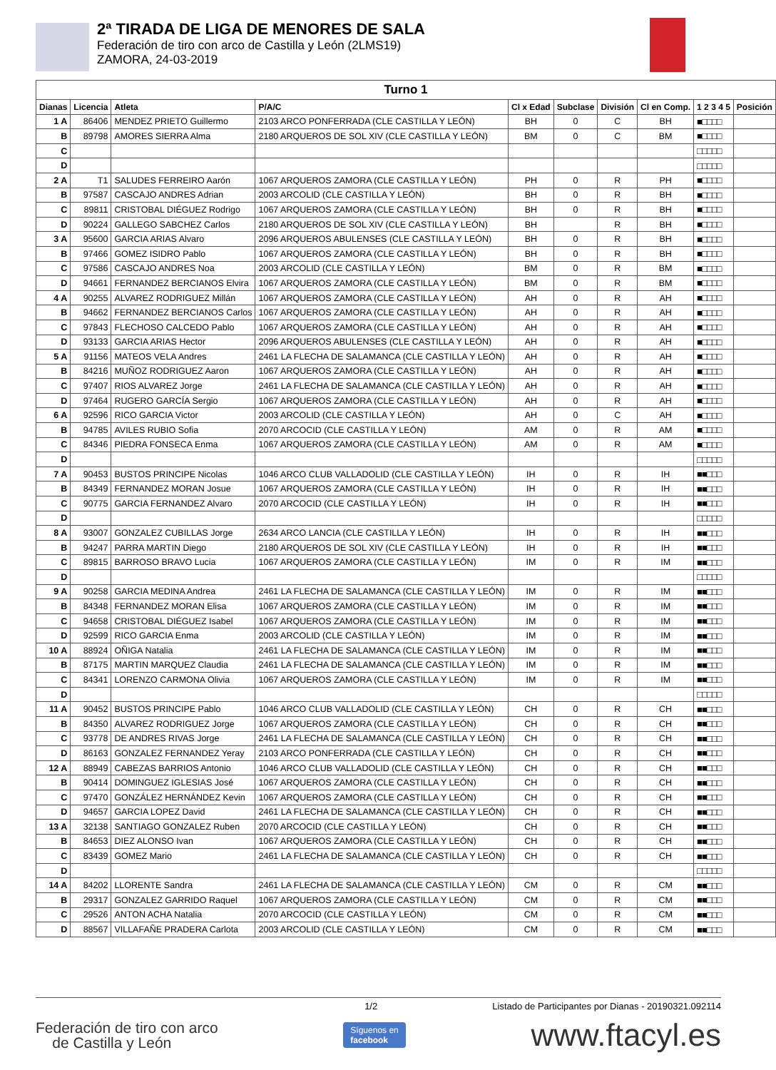2ª TIRADA DE LIGA DE MENORES DE SALA
Federación de tiro con arco de Castilla y León (2LMS19)
ZAMORA, 24-03-2019
| Turno 1 | | | | | | | | | |
| --- | --- | --- | --- | --- | --- | --- | --- | --- | --- |
| Dianas | Licencia | Atleta | P/A/C | Cl x Edad | Subclase | División | Cl en Comp. | 1 2 3 4 5 | Posición |
| 1 A | 86406 | MENDEZ PRIETO Guillermo | 2103 ARCO PONFERRADA (CLE CASTILLA Y LEÓN) | BH | 0 | C | BH | ■□□□□ | |
| B | 89798 | AMORES SIERRA Alma | 2180 ARQUEROS DE SOL XIV (CLE CASTILLA Y LEÓN) | BM | 0 | C | BM | ■□□□□ | |
| C | | | | | | | | □□□□□ | |
| D | | | | | | | | □□□□□ | |
| 2 A | T1 | SALUDES FERREIRO Aarón | 1067 ARQUEROS ZAMORA (CLE CASTILLA Y LEÓN) | PH | 0 | R | PH | ■□□□□ | |
| B | 97587 | CASCAJO ANDRES Adrian | 2003 ARCOLID (CLE CASTILLA Y LEÓN) | BH | 0 | R | BH | ■□□□□ | |
| C | 89811 | CRISTOBAL DIÉGUEZ Rodrigo | 1067 ARQUEROS ZAMORA (CLE CASTILLA Y LEÓN) | BH | 0 | R | BH | ■□□□□ | |
| D | 90224 | GALLEGO SABCHEZ Carlos | 2180 ARQUEROS DE SOL XIV (CLE CASTILLA Y LEÓN) | BH | | R | BH | ■□□□□ | |
| 3 A | 95600 | GARCIA ARIAS Alvaro | 2096 ARQUEROS ABULENSES (CLE CASTILLA Y LEÓN) | BH | 0 | R | BH | ■□□□□ | |
| B | 97466 | GOMEZ ISIDRO Pablo | 1067 ARQUEROS ZAMORA (CLE CASTILLA Y LEÓN) | BH | 0 | R | BH | ■□□□□ | |
| C | 97586 | CASCAJO ANDRES Noa | 2003 ARCOLID (CLE CASTILLA Y LEÓN) | BM | 0 | R | BM | ■□□□□ | |
| D | 94661 | FERNANDEZ BERCIANOS Elvira | 1067 ARQUEROS ZAMORA (CLE CASTILLA Y LEÓN) | BM | 0 | R | BM | ■□□□□ | |
| 4 A | 90255 | ALVAREZ RODRIGUEZ Millán | 1067 ARQUEROS ZAMORA (CLE CASTILLA Y LEÓN) | AH | 0 | R | AH | ■□□□□ | |
| B | 94662 | FERNANDEZ BERCIANOS Carlos | 1067 ARQUEROS ZAMORA (CLE CASTILLA Y LEÓN) | AH | 0 | R | AH | ■□□□□ | |
| C | 97843 | FLECHOSO CALCEDO Pablo | 1067 ARQUEROS ZAMORA (CLE CASTILLA Y LEÓN) | AH | 0 | R | AH | ■□□□□ | |
| D | 93133 | GARCIA ARIAS Hector | 2096 ARQUEROS ABULENSES (CLE CASTILLA Y LEÓN) | AH | 0 | R | AH | ■□□□□ | |
| 5 A | 91156 | MATEOS VELA Andres | 2461 LA FLECHA DE SALAMANCA (CLE CASTILLA Y LEÓN) | AH | 0 | R | AH | ■□□□□ | |
| B | 84216 | MUÑOZ RODRIGUEZ Aaron | 1067 ARQUEROS ZAMORA (CLE CASTILLA Y LEÓN) | AH | 0 | R | AH | ■□□□□ | |
| C | 97407 | RIOS ALVAREZ Jorge | 2461 LA FLECHA DE SALAMANCA (CLE CASTILLA Y LEÓN) | AH | 0 | R | AH | ■□□□□ | |
| D | 97464 | RUGERO GARCÍA Sergio | 1067 ARQUEROS ZAMORA (CLE CASTILLA Y LEÓN) | AH | 0 | R | AH | ■□□□□ | |
| 6 A | 92596 | RICO GARCIA Victor | 2003 ARCOLID (CLE CASTILLA Y LEÓN) | AH | 0 | C | AH | ■□□□□ | |
| B | 94785 | AVILES RUBIO Sofia | 2070 ARCOCID (CLE CASTILLA Y LEÓN) | AM | 0 | R | AM | ■□□□□ | |
| C | 84346 | PIEDRA FONSECA Enma | 1067 ARQUEROS ZAMORA (CLE CASTILLA Y LEÓN) | AM | 0 | R | AM | ■□□□□ | |
| D | | | | | | | | □□□□□ | |
| 7 A | 90453 | BUSTOS PRINCIPE Nicolas | 1046 ARCO CLUB VALLADOLID (CLE CASTILLA Y LEÓN) | IH | 0 | R | IH | ■■□□□ | |
| B | 84349 | FERNANDEZ MORAN Josue | 1067 ARQUEROS ZAMORA (CLE CASTILLA Y LEÓN) | IH | 0 | R | IH | ■■□□□ | |
| C | 90775 | GARCIA FERNANDEZ Alvaro | 2070 ARCOCID (CLE CASTILLA Y LEÓN) | IH | 0 | R | IH | ■■□□□ | |
| D | | | | | | | | □□□□□ | |
| 8 A | 93007 | GONZALEZ CUBILLAS Jorge | 2634 ARCO LANCIA (CLE CASTILLA Y LEÓN) | IH | 0 | R | IH | ■■□□□ | |
| B | 94247 | PARRA MARTIN Diego | 2180 ARQUEROS DE SOL XIV (CLE CASTILLA Y LEÓN) | IH | 0 | R | IH | ■■□□□ | |
| C | 89815 | BARROSO BRAVO Lucia | 1067 ARQUEROS ZAMORA (CLE CASTILLA Y LEÓN) | IM | 0 | R | IM | ■■□□□ | |
| D | | | | | | | | □□□□□ | |
| 9 A | 90258 | GARCIA MEDINA Andrea | 2461 LA FLECHA DE SALAMANCA (CLE CASTILLA Y LEÓN) | IM | 0 | R | IM | ■■□□□ | |
| B | 84348 | FERNANDEZ MORAN Elisa | 1067 ARQUEROS ZAMORA (CLE CASTILLA Y LEÓN) | IM | 0 | R | IM | ■■□□□ | |
| C | 94658 | CRISTOBAL DIÉGUEZ Isabel | 1067 ARQUEROS ZAMORA (CLE CASTILLA Y LEÓN) | IM | 0 | R | IM | ■■□□□ | |
| D | 92599 | RICO GARCIA Enma | 2003 ARCOLID (CLE CASTILLA Y LEÓN) | IM | 0 | R | IM | ■■□□□ | |
| 10 A | 88924 | OÑIGA Natalia | 2461 LA FLECHA DE SALAMANCA (CLE CASTILLA Y LEÓN) | IM | 0 | R | IM | ■■□□□ | |
| B | 87175 | MARTIN MARQUEZ Claudia | 2461 LA FLECHA DE SALAMANCA (CLE CASTILLA Y LEÓN) | IM | 0 | R | IM | ■■□□□ | |
| C | 84341 | LORENZO CARMONA Olivia | 1067 ARQUEROS ZAMORA (CLE CASTILLA Y LEÓN) | IM | 0 | R | IM | ■■□□□ | |
| D | | | | | | | | □□□□□ | |
| 11 A | 90452 | BUSTOS PRINCIPE Pablo | 1046 ARCO CLUB VALLADOLID (CLE CASTILLA Y LEÓN) | CH | 0 | R | CH | ■■□□□ | |
| B | 84350 | ALVAREZ RODRIGUEZ Jorge | 1067 ARQUEROS ZAMORA (CLE CASTILLA Y LEÓN) | CH | 0 | R | CH | ■■□□□ | |
| C | 93778 | DE ANDRES RIVAS Jorge | 2461 LA FLECHA DE SALAMANCA (CLE CASTILLA Y LEÓN) | CH | 0 | R | CH | ■■□□□ | |
| D | 86163 | GONZALEZ FERNANDEZ Yeray | 2103 ARCO PONFERRADA (CLE CASTILLA Y LEÓN) | CH | 0 | R | CH | ■■□□□ | |
| 12 A | 88949 | CABEZAS BARRIOS Antonio | 1046 ARCO CLUB VALLADOLID (CLE CASTILLA Y LEÓN) | CH | 0 | R | CH | ■■□□□ | |
| B | 90414 | DOMINGUEZ IGLESIAS José | 1067 ARQUEROS ZAMORA (CLE CASTILLA Y LEÓN) | CH | 0 | R | CH | ■■□□□ | |
| C | 97470 | GONZÁLEZ HERNÁNDEZ Kevin | 1067 ARQUEROS ZAMORA (CLE CASTILLA Y LEÓN) | CH | 0 | R | CH | ■■□□□ | |
| D | 94657 | GARCIA LOPEZ David | 2461 LA FLECHA DE SALAMANCA (CLE CASTILLA Y LEÓN) | CH | 0 | R | CH | ■■□□□ | |
| 13 A | 32138 | SANTIAGO GONZALEZ Ruben | 2070 ARCOCID (CLE CASTILLA Y LEÓN) | CH | 0 | R | CH | ■■□□□ | |
| B | 84653 | DIEZ ALONSO Ivan | 1067 ARQUEROS ZAMORA (CLE CASTILLA Y LEÓN) | CH | 0 | R | CH | ■■□□□ | |
| C | 83439 | GOMEZ Mario | 2461 LA FLECHA DE SALAMANCA (CLE CASTILLA Y LEÓN) | CH | 0 | R | CH | ■■□□□ | |
| D | | | | | | | | □□□□□ | |
| 14 A | 84202 | LLORENTE Sandra | 2461 LA FLECHA DE SALAMANCA (CLE CASTILLA Y LEÓN) | CM | 0 | R | CM | ■■□□□ | |
| B | 29317 | GONZALEZ GARRIDO Raquel | 1067 ARQUEROS ZAMORA (CLE CASTILLA Y LEÓN) | CM | 0 | R | CM | ■■□□□ | |
| C | 29526 | ANTON ACHA Natalia | 2070 ARCOCID (CLE CASTILLA Y LEÓN) | CM | 0 | R | CM | ■■□□□ | |
| D | 88567 | VILLAFAÑE PRADERA Carlota | 2003 ARCOLID (CLE CASTILLA Y LEÓN) | CM | 0 | R | CM | ■■□□□ | |
1/2 Listado de Participantes por Dianas - 20190321.092114
Federación de tiro con arco
de Castilla y León Síguenos en
facebook www.ftacyl.es